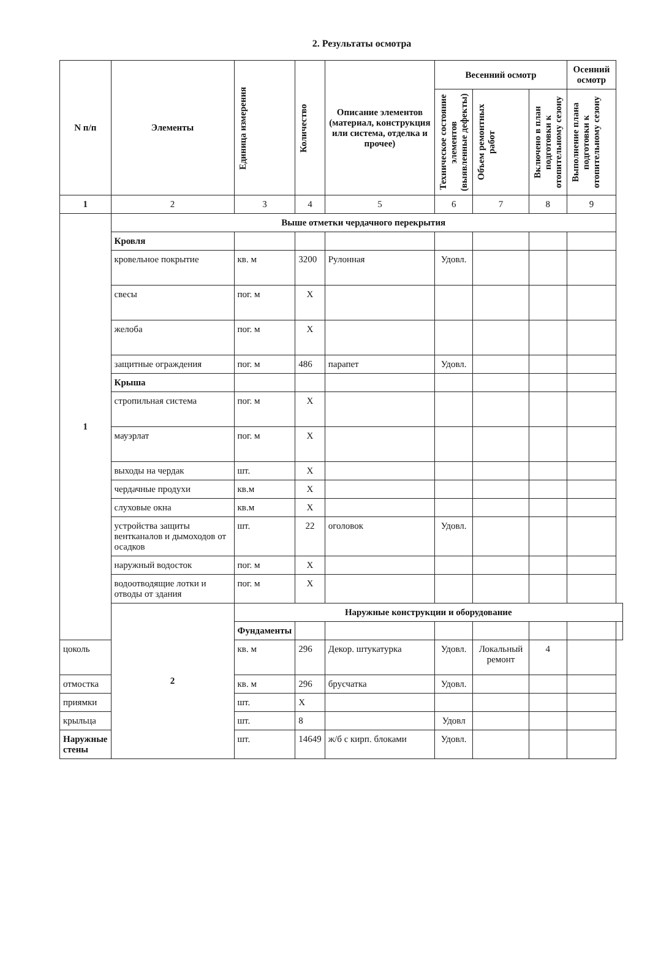2. Результаты осмотра
| N п/п | Элементы | Единица измерения | Количество | Описание элементов (материал, конструкция или система, отделка и прочее) | Весенний осмотр | | | Осенний осмотр | |
| --- | --- | --- | --- | --- | --- | --- | --- | --- | --- |
| | | | | | Техническое состояние элементов (выявленные дефекты) | Объем ремонтных работ | Включено в план подготовки к отопительному сезону | Выполнение плана подготовки к отопительному сезону | |
| 1 | 2 | 3 | 4 | 5 | 6 | 7 | 8 | 9 | |
| 1 | Выше отметки чердачного перекрытия | | | | | | | | |
| | Кровля | | | | | | | | |
| | кровельное покрытие | кв. м | 3200 | Рулонная | Удовл. | | | | |
| | свесы | пог. м | X | | | | | | |
| | желоба | пог. м | X | | | | | | |
| | защитные ограждения | пог. м | 486 | парапет | Удовл. | | | | |
| | Крыша | | | | | | | | |
| | стропильная система | пог. м | X | | | | | | |
| | мауэрлат | пог. м | X | | | | | | |
| | выходы на чердак | шт. | X | | | | | | |
| | чердачные продухи | кв.м | X | | | | | | |
| | слуховые окна | кв.м | X | | | | | | |
| | устройства защиты вентканалов и дымоходов от осадков | шт. | 22 | оголовок | Удовл. | | | | |
| | наружный водосток | пог. м | X | | | | | | |
| | водоотводящие лотки и отводы от здания | пог. м | X | | | | | | |
| | 2 | Наружные конструкции и оборудование | | | | | | | |
| | | Фундаменты | | | | | | | |
| цоколь | | кв. м | 296 | Декор. штукатурка | Удовл. | Локальный ремонт | 4 | | |
| отмостка | | кв. м | 296 | брусчатка | Удовл. | | | | |
| приямки | | шт. | X | | | | | | |
| крыльца | | шт. | 8 | | Удовл | | | | |
| Наружные стены | | шт. | 14649 | ж/б с кирп. блоками | Удовл. | | | | |